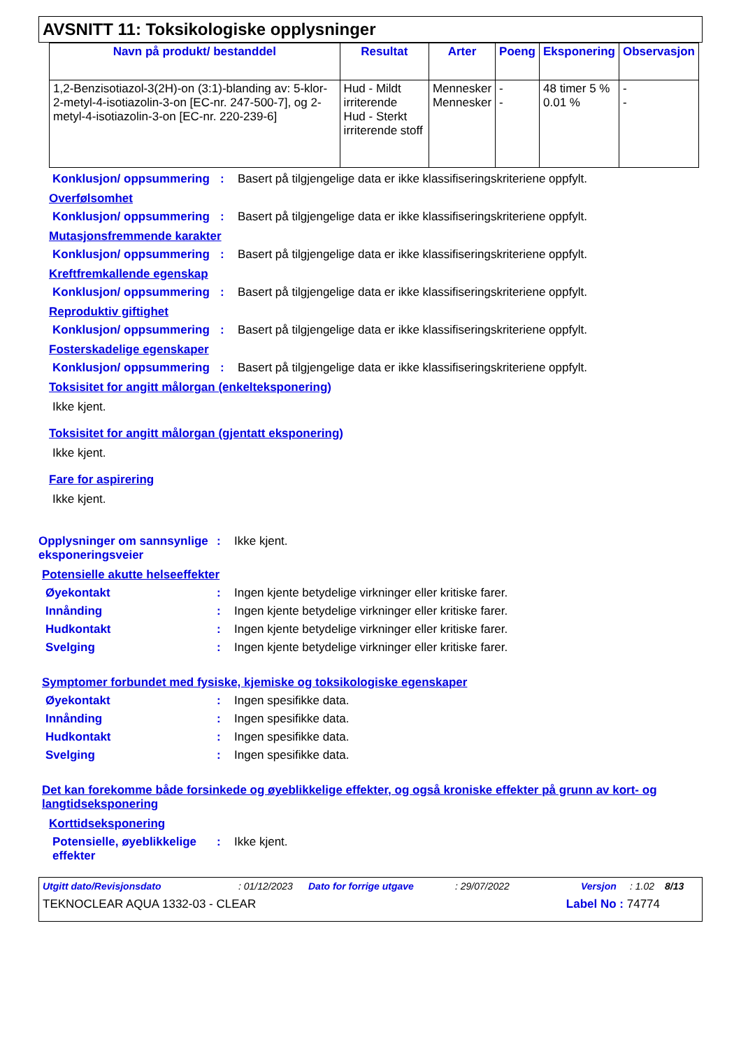AVSNITT 11: Toksikologiske opplysninger
| Navn på produkt/ bestanddel | Resultat | Arter | Poeng | Eksponering | Observasjon |
| --- | --- | --- | --- | --- | --- |
| 1,2-Benzisotiazol-3(2H)-on (3:1)-blanding av: 5-klor-2-metyl-4-isotiazolin-3-on [EC-nr. 247-500-7], og 2-metyl-4-isotiazolin-3-on [EC-nr. 220-239-6] | Hud - Mildt irriterende Hud - Sterkt irriterende stoff | Mennesker Mennesker | - - | 48 timer 5 % 0.01 % | - - |
Konklusjon/ oppsummering
: Basert på tilgjengelige data er ikke klassifiseringskriteriene oppfylt.
Overfølsomhet
Konklusjon/ oppsummering
: Basert på tilgjengelige data er ikke klassifiseringskriteriene oppfylt.
Mutasjonsfremmende karakter
Konklusjon/ oppsummering
: Basert på tilgjengelige data er ikke klassifiseringskriteriene oppfylt.
Kreftfremkallende egenskap
Konklusjon/ oppsummering
: Basert på tilgjengelige data er ikke klassifiseringskriteriene oppfylt.
Reproduktiv giftighet
Konklusjon/ oppsummering
: Basert på tilgjengelige data er ikke klassifiseringskriteriene oppfylt.
Fosterskadelige egenskaper
Konklusjon/ oppsummering
: Basert på tilgjengelige data er ikke klassifiseringskriteriene oppfylt.
Toksisitet for angitt målorgan (enkelteksponering)
Ikke kjent.
Toksisitet for angitt målorgan (gjentatt eksponering)
Ikke kjent.
Fare for aspirering
Ikke kjent.
Opplysninger om sannsynlige eksponeringsveier
: Ikke kjent.
Potensielle akutte helseeffekter
Øyekontakt : Ingen kjente betydelige virkninger eller kritiske farer.
Innånding : Ingen kjente betydelige virkninger eller kritiske farer.
Hudkontakt : Ingen kjente betydelige virkninger eller kritiske farer.
Svelging : Ingen kjente betydelige virkninger eller kritiske farer.
Symptomer forbundet med fysiske, kjemiske og toksikologiske egenskaper
Øyekontakt : Ingen spesifikke data.
Innånding : Ingen spesifikke data.
Hudkontakt : Ingen spesifikke data.
Svelging : Ingen spesifikke data.
Det kan forekomme både forsinkede og øyeblikkelige effekter, og også kroniske effekter på grunn av kort- og langtidseksponering
Korttidseksponering
Potensielle, øyeblikkelige effekter
: Ikke kjent.
Utgitt dato/Revisjonsdato: 01/12/2023 Dato for forrige utgave: 29/07/2022 Versjon: 1.02 8/13
TEKNOCLEAR AQUA 1332-03 - CLEAR Label No : 74774